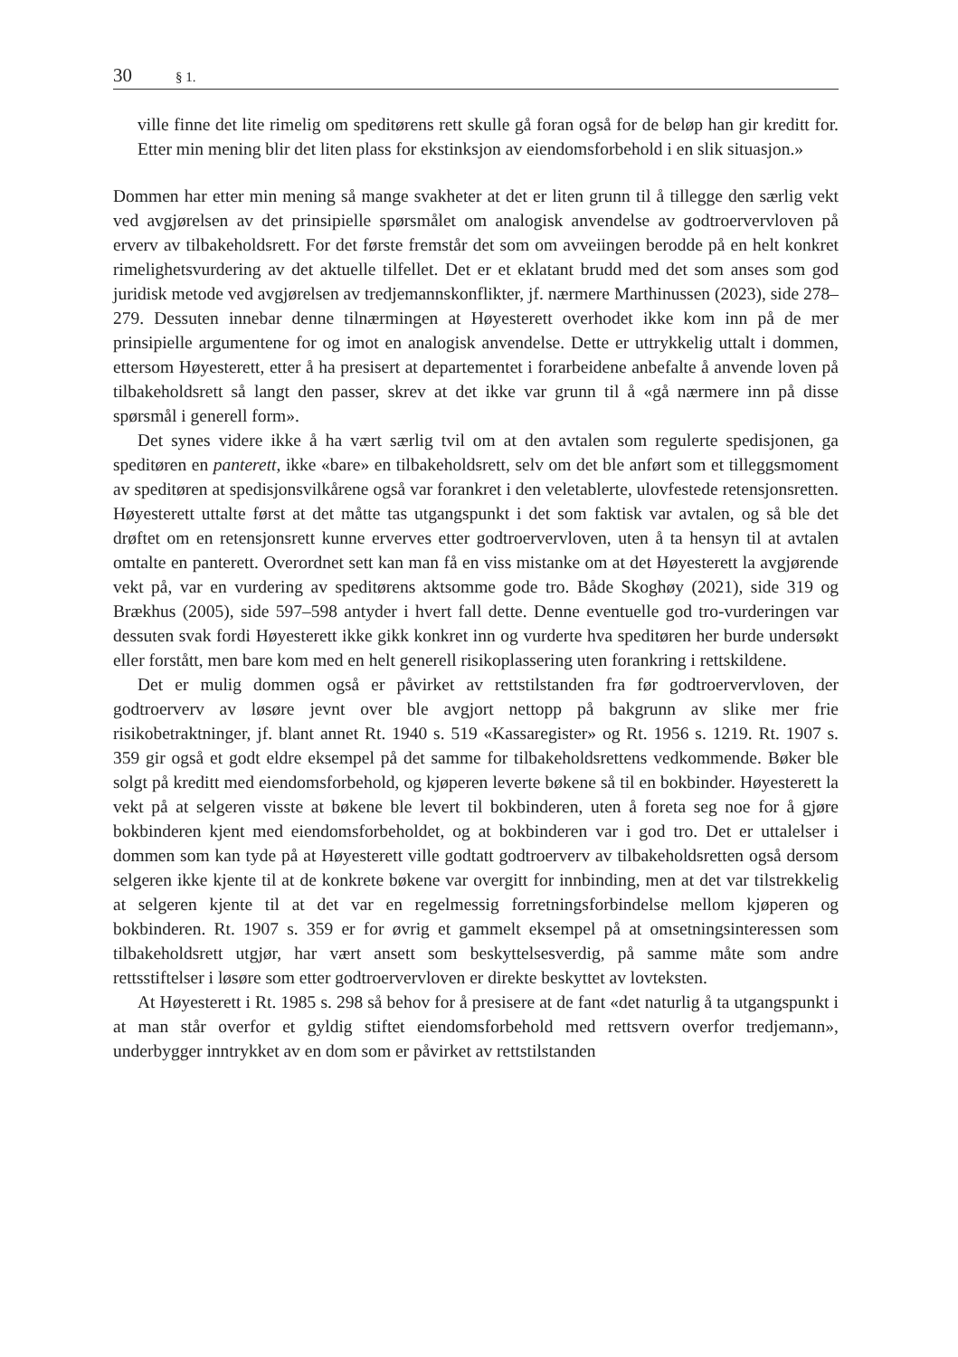30 § 1.
ville finne det lite rimelig om speditørens rett skulle gå foran også for de beløp han gir kreditt for. Etter min mening blir det liten plass for ekstinksjon av eiendomsforbehold i en slik situasjon.»
Dommen har etter min mening så mange svakheter at det er liten grunn til å tillegge den særlig vekt ved avgjørelsen av det prinsipielle spørsmålet om analogisk anvendelse av godtroervervloven på erverv av tilbakeholdsrett. For det første fremstår det som om avveiingen berodde på en helt konkret rimelighetsvurdering av det aktuelle tilfellet. Det er et eklatant brudd med det som anses som god juridisk metode ved avgjørelsen av tredjemannskonflikter, jf. nærmere Marthinussen (2023), side 278–279. Dessuten innebar denne tilnærmingen at Høyesterett overhodet ikke kom inn på de mer prinsipielle argumentene for og imot en analogisk anvendelse. Dette er uttrykkelig uttalt i dommen, ettersom Høyesterett, etter å ha presisert at departementet i forarbeidene anbefalte å anvende loven på tilbakeholdsrett så langt den passer, skrev at det ikke var grunn til å «gå nærmere inn på disse spørsmål i generell form».
Det synes videre ikke å ha vært særlig tvil om at den avtalen som regulerte spedisjonen, ga speditøren en panterett, ikke «bare» en tilbakeholdsrett, selv om det ble anført som et tilleggsmoment av speditøren at spedisjonsvilkårene også var forankret i den veletablerte, ulovfestede retensjonsretten. Høyesterett uttalte først at det måtte tas utgangspunkt i det som faktisk var avtalen, og så ble det drøftet om en retensjonsrett kunne erverves etter godtroervervloven, uten å ta hensyn til at avtalen omtalte en panterett. Overordnet sett kan man få en viss mistanke om at det Høyesterett la avgjørende vekt på, var en vurdering av speditørens aktsomme gode tro. Både Skoghøy (2021), side 319 og Brækhus (2005), side 597–598 antyder i hvert fall dette. Denne eventuelle god tro-vurderingen var dessuten svak fordi Høyesterett ikke gikk konkret inn og vurderte hva speditøren her burde undersøkt eller forstått, men bare kom med en helt generell risikoplassering uten forankring i rettskildene.
Det er mulig dommen også er påvirket av rettstilstanden fra før godtroervervloven, der godtroerverv av løsøre jevnt over ble avgjort nettopp på bakgrunn av slike mer frie risikobetraktninger, jf. blant annet Rt. 1940 s. 519 «Kassaregister» og Rt. 1956 s. 1219. Rt. 1907 s. 359 gir også et godt eldre eksempel på det samme for tilbakeholdsrettens vedkommende. Bøker ble solgt på kreditt med eiendomsforbehold, og kjøperen leverte bøkene så til en bokbinder. Høyesterett la vekt på at selgeren visste at bøkene ble levert til bokbinderen, uten å foreta seg noe for å gjøre bokbinderen kjent med eiendomsforbeholdet, og at bokbinderen var i god tro. Det er uttalelser i dommen som kan tyde på at Høyesterett ville godtatt godtroerverv av tilbakeholdsretten også dersom selgeren ikke kjente til at de konkrete bøkene var overgitt for innbinding, men at det var tilstrekkelig at selgeren kjente til at det var en regelmessig forretningsforbindelse mellom kjøperen og bokbinderen. Rt. 1907 s. 359 er for øvrig et gammelt eksempel på at omsetningsinteressen som tilbakeholdsrett utgjør, har vært ansett som beskyttelsesverdig, på samme måte som andre rettsstiftelser i løsøre som etter godtroervervloven er direkte beskyttet av lovteksten.
At Høyesterett i Rt. 1985 s. 298 så behov for å presisere at de fant «det naturlig å ta utgangspunkt i at man står overfor et gyldig stiftet eiendomsforbehold med rettsvern overfor tredjemann», underbygger inntrykket av en dom som er påvirket av rettstilstanden